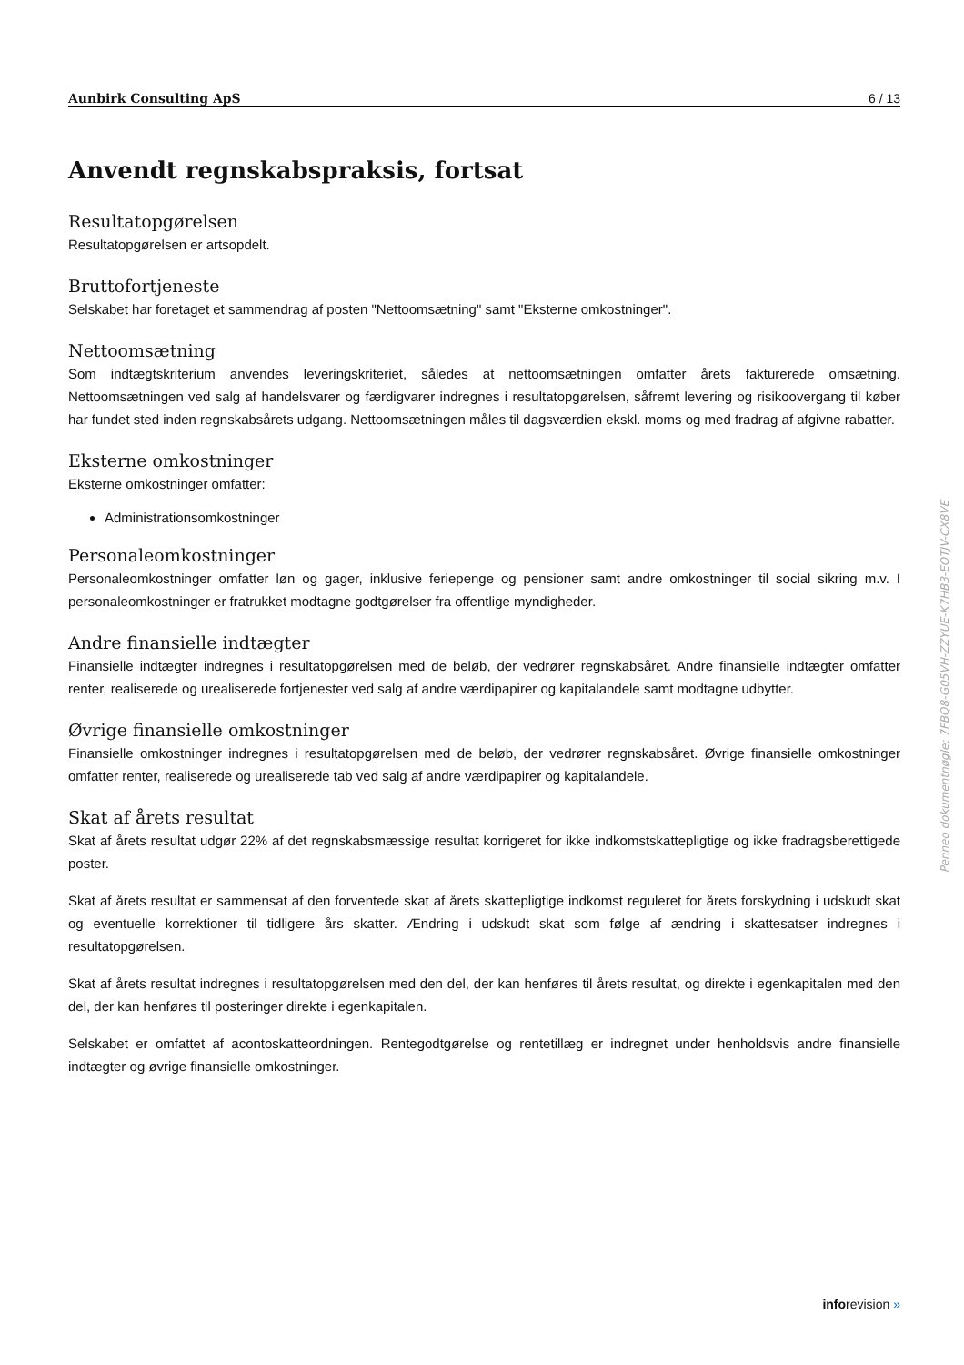Aunbirk Consulting ApS 6 / 13
Anvendt regnskabspraksis, fortsat
Resultatopgørelsen
Resultatopgørelsen er artsopdelt.
Bruttofortjeneste
Selskabet har foretaget et sammendrag af posten "Nettoomsætning" samt "Eksterne omkostninger".
Nettoomsætning
Som indtægtskriterium anvendes leveringskriteriet, således at nettoomsætningen omfatter årets fakturerede omsætning. Nettoomsætningen ved salg af handelsvarer og færdigvarer indregnes i resultatopgørelsen, såfremt levering og risikoovergang til køber har fundet sted inden regnskabsårets udgang. Nettoomsætningen måles til dagsværdien ekskl. moms og med fradrag af afgivne rabatter.
Eksterne omkostninger
Eksterne omkostninger omfatter:
Administrationsomkostninger
Personaleomkostninger
Personaleomkostninger omfatter løn og gager, inklusive feriepenge og pensioner samt andre omkostninger til social sikring m.v. I personaleomkostninger er fratrukket modtagne godtgørelser fra offentlige myndigheder.
Andre finansielle indtægter
Finansielle indtægter indregnes i resultatopgørelsen med de beløb, der vedrører regnskabsåret. Andre finansielle indtægter omfatter renter, realiserede og urealiserede fortjenester ved salg af andre værdipapirer og kapitalandele samt modtagne udbytter.
Øvrige finansielle omkostninger
Finansielle omkostninger indregnes i resultatopgørelsen med de beløb, der vedrører regnskabsåret. Øvrige finansielle omkostninger omfatter renter, realiserede og urealiserede tab ved salg af andre værdipapirer og kapitalandele.
Skat af årets resultat
Skat af årets resultat udgør 22% af det regnskabsmæssige resultat korrigeret for ikke indkomstskattepligtige og ikke fradragsberettigede poster.
Skat af årets resultat er sammensat af den forventede skat af årets skattepligtige indkomst reguleret for årets forskydning i udskudt skat og eventuelle korrektioner til tidligere års skatter. Ændring i udskudt skat som følge af ændring i skattesatser indregnes i resultatopgørelsen.
Skat af årets resultat indregnes i resultatopgørelsen med den del, der kan henføres til årets resultat, og direkte i egenkapitalen med den del, der kan henføres til posteringer direkte i egenkapitalen.
Selskabet er omfattet af acontoskatteordningen. Rentegodtgørelse og rentetillæg er indregnet under henholdsvis andre finansielle indtægter og øvrige finansielle omkostninger.
Penneo dokumentnøgle: 7FBQ8-G05VH-ZZYUE-K7HB3-EOTJV-CX8VE
inforevision »